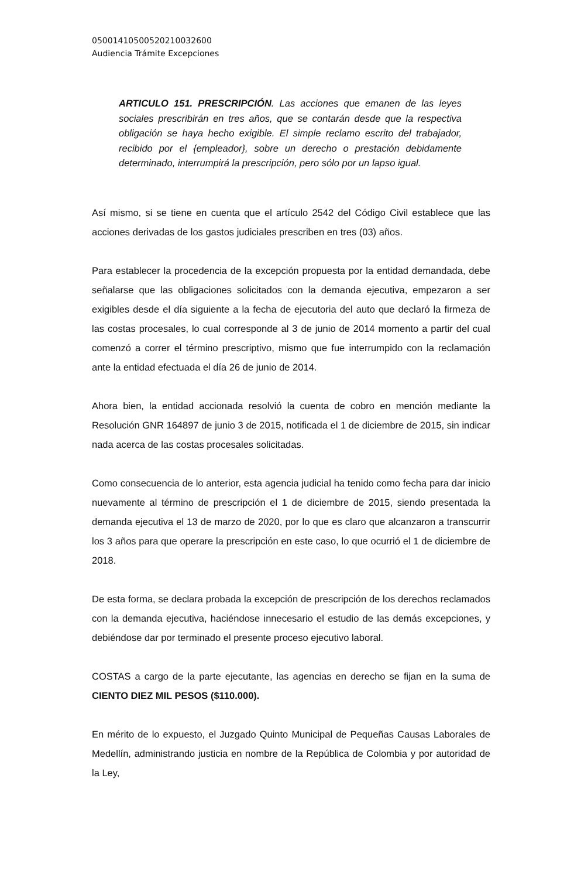05001410500520210032600
Audiencia Trámite Excepciones
ARTICULO 151. PRESCRIPCIÓN. Las acciones que emanen de las leyes sociales prescribirán en tres años, que se contarán desde que la respectiva obligación se haya hecho exigible. El simple reclamo escrito del trabajador, recibido por el {empleador}, sobre un derecho o prestación debidamente determinado, interrumpirá la prescripción, pero sólo por un lapso igual.
Así mismo, si se tiene en cuenta que el artículo 2542 del Código Civil establece que las acciones derivadas de los gastos judiciales prescriben en tres (03) años.
Para establecer la procedencia de la excepción propuesta por la entidad demandada, debe señalarse que las obligaciones solicitados con la demanda ejecutiva, empezaron a ser exigibles desde el día siguiente a la fecha de ejecutoria del auto que declaró la firmeza de las costas procesales, lo cual corresponde al 3 de junio de 2014 momento a partir del cual comenzó a correr el término prescriptivo, mismo que fue interrumpido con la reclamación ante la entidad efectuada el día 26 de junio de 2014.
Ahora bien, la entidad accionada resolvió la cuenta de cobro en mención mediante la Resolución GNR 164897 de junio 3 de 2015, notificada el 1 de diciembre de 2015, sin indicar nada acerca de las costas procesales solicitadas.
Como consecuencia de lo anterior, esta agencia judicial ha tenido como fecha para dar inicio nuevamente al término de prescripción el 1 de diciembre de 2015, siendo presentada la demanda ejecutiva el 13 de marzo de 2020, por lo que es claro que alcanzaron a transcurrir los 3 años para que operare la prescripción en este caso, lo que ocurrió el 1 de diciembre de 2018.
De esta forma, se declara probada la excepción de prescripción de los derechos reclamados con la demanda ejecutiva, haciéndose innecesario el estudio de las demás excepciones, y debiéndose dar por terminado el presente proceso ejecutivo laboral.
COSTAS a cargo de la parte ejecutante, las agencias en derecho se fijan en la suma de CIENTO DIEZ MIL PESOS ($110.000).
En mérito de lo expuesto, el Juzgado Quinto Municipal de Pequeñas Causas Laborales de Medellín, administrando justicia en nombre de la República de Colombia y por autoridad de la Ley,